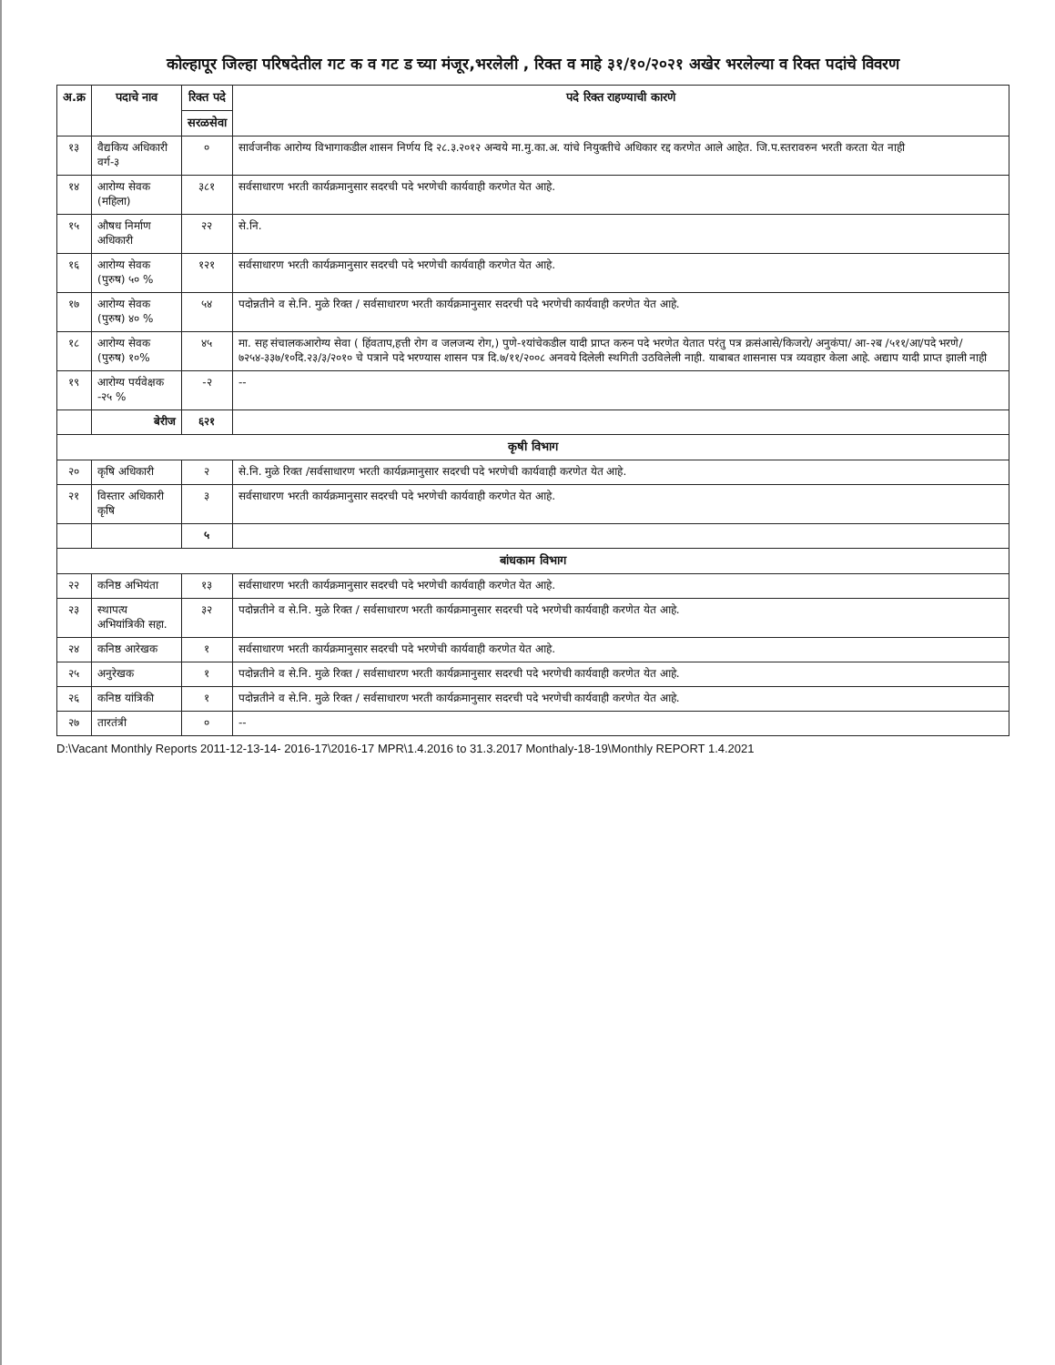कोल्हापूर जिल्हा परिषदेतील गट क व गट ड च्या मंजूर,भरलेली , रिक्त व माहे ३१/१०/२०२१ अखेर भरलेल्या व रिक्त पदांचे विवरण
| अ.क्र | पदाचे नाव | रिक्त पदे | पदे रिक्त राहण्याची कारणे |
| --- | --- | --- | --- |
| | | सरळसेवा | |
| १३ | वैद्यकिय अधिकारी वर्ग-३ | ० | सार्वजनीक आरोग्य विभागाकडील शासन निर्णय दि २८.३.२०१२ अन्वये मा.मु.का.अ. यांचे नियुक्तीचे अधिकार रद्द करणेत आले आहेत. जि.प.स्तरावरुन भरती करता येत नाही |
| १४ | आरोग्य सेवक (महिला) | ३८१ | सर्वसाधारण भरती कार्यक्रमानुसार सदरची पदे भरणेची कार्यवाही करणेत येत आहे. |
| १५ | औषध निर्माण अधिकारी | २२ | से.नि. |
| १६ | आरोग्य सेवक (पुरुष) ५० % | १२१ | सर्वसाधारण भरती कार्यक्रमानुसार सदरची पदे भरणेची कार्यवाही करणेत येत आहे. |
| १७ | आरोग्य सेवक (पुरुष) ४० % | ५४ | पदोन्नतीने व से.नि. मुळे रिक्त / सर्वसाधारण भरती कार्यक्रमानुसार सदरची पदे भरणेची कार्यवाही करणेत येत आहे. |
| १८ | आरोग्य सेवक (पुरुष) १०% | ४५ | मा. सह संचालकआरोग्य सेवा ( हिंवताप,हत्ती रोग व जलजन्य रोग,) पुणे-१यांचेकडील यादी प्राप्त करुन पदे भरणेत येतात परंतु पत्र क्रसंआसे/किजरो/ अनुकंपा/ आ-२ब /५११/आ/पदे भरणे/७२५४-३३७/१०दि.२३/३/२०१० चे पत्राने पदे भरण्यास शासन पत्र दि.७/११/२००८ अनवये दिलेली स्थगिती उठविलेली नाही. याबाबत शासनास पत्र व्यवहार केला आहे. अद्याप यादी प्राप्त झाली नाही |
| १९ | आरोग्य पर्यवेक्षक -२५ % | -२ | -- |
| | बेरीज | ६२१ | |
| कृषी विभाग | | | |
| २० | कृषि अधिकारी | २ | से.नि. मुळे रिक्त /सर्वसाधारण भरती कार्यक्रमानुसार सदरची पदे भरणेची कार्यवाही करणेत येत आहे. |
| २१ | विस्तार अधिकारी कृषि | ३ | सर्वसाधारण भरती कार्यक्रमानुसार सदरची पदे भरणेची कार्यवाही करणेत येत आहे. |
| | | ५ | |
| बांधकाम विभाग | | | |
| २२ | कनिष्ठ अभियंता | १३ | सर्वसाधारण भरती कार्यक्रमानुसार सदरची पदे भरणेची कार्यवाही करणेत येत आहे. |
| २३ | स्थापत्य अभियांत्रिकी सहा. | ३२ | पदोन्नतीने व से.नि. मुळे रिक्त / सर्वसाधारण भरती कार्यक्रमानुसार सदरची पदे भरणेची कार्यवाही करणेत येत आहे. |
| २४ | कनिष्ठ आरेखक | १ | सर्वसाधारण भरती कार्यक्रमानुसार सदरची पदे भरणेची कार्यवाही करणेत येत आहे. |
| २५ | अनुरेखक | १ | पदोन्नतीने व से.नि. मुळे रिक्त / सर्वसाधारण भरती कार्यक्रमानुसार सदरची पदे भरणेची कार्यवाही करणेत येत आहे. |
| २६ | कनिष्ठ यांत्रिकी | १ | पदोन्नतीने व से.नि. मुळे रिक्त / सर्वसाधारण भरती कार्यक्रमानुसार सदरची पदे भरणेची कार्यवाही करणेत येत आहे. |
| २७ | तारतंत्री | ० | -- |
D:\Vacant Monthly Reports 2011-12-13-14- 2016-17\2016-17 MPR\1.4.2016 to 31.3.2017 Monthaly-18-19\Monthly REPORT 1.4.2021